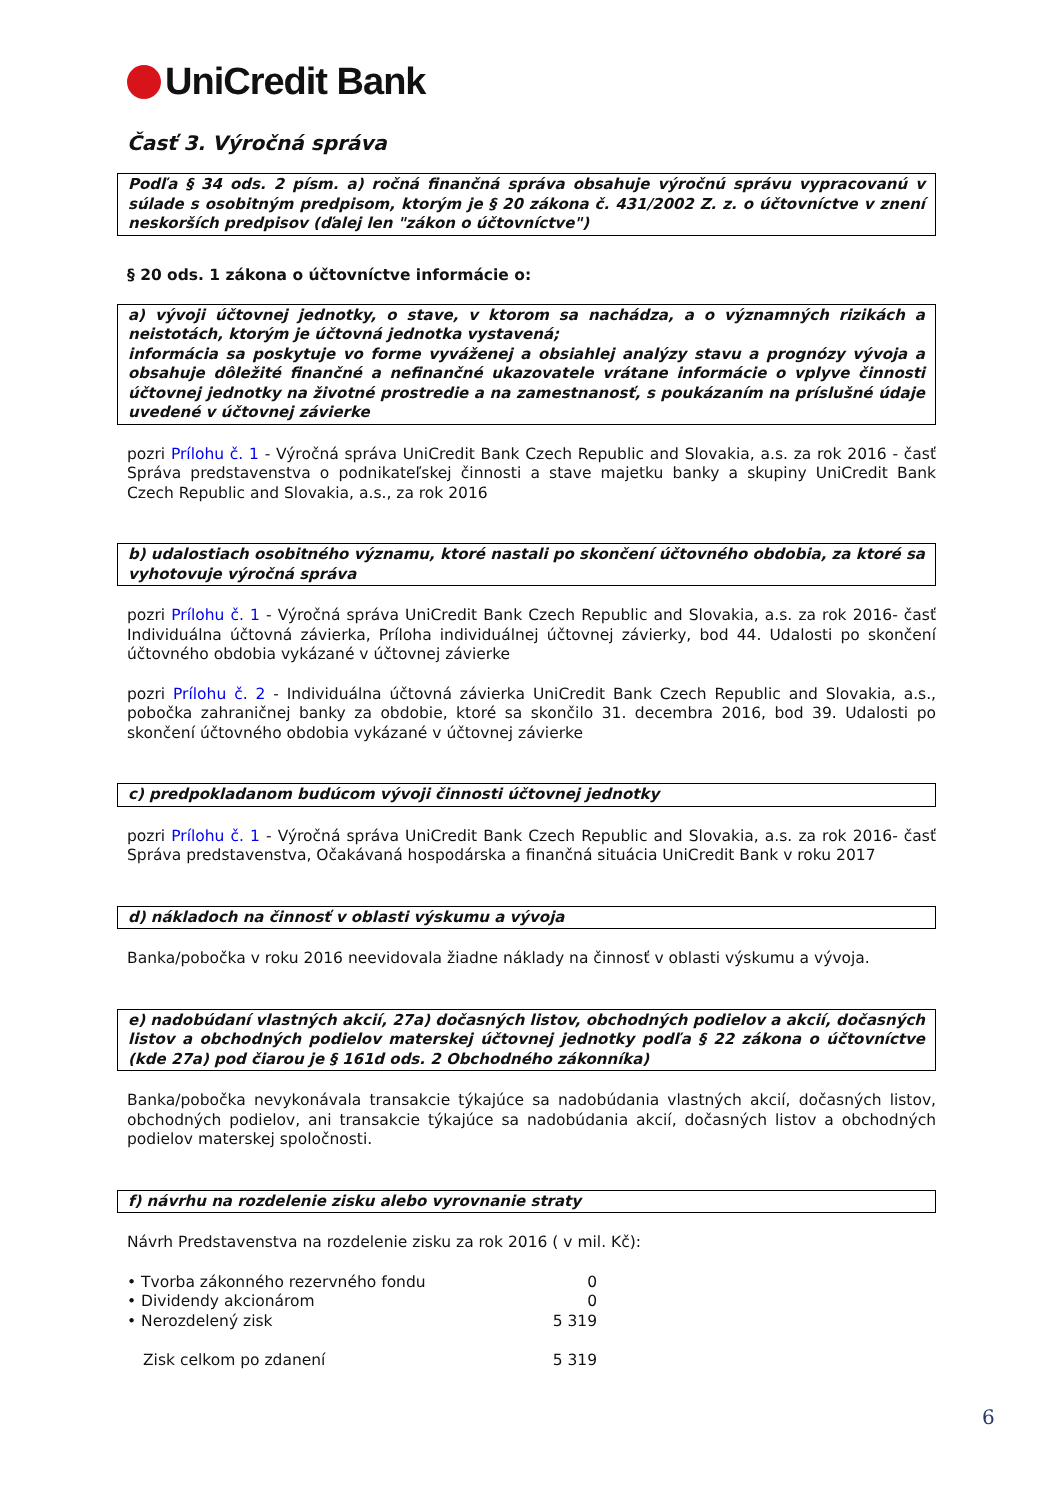UniCredit Bank
Časť 3. Výročná správa
Podľa § 34 ods. 2 písm. a) ročná finančná správa obsahuje výročnú správu vypracovanú v súlade s osobitným predpisom, ktorým je § 20 zákona č. 431/2002 Z. z. o účtovníctve v znení neskorších predpisov (ďalej len "zákon o účtovníctve")
§ 20 ods. 1 zákona o účtovníctve informácie o:
a) vývoji účtovnej jednotky, o stave, v ktorom sa nachádza, a o významných rizikách a neistotách, ktorým je účtovná jednotka vystavená;
informácia sa poskytuje vo forme vyváženej a obsiahlej analýzy stavu a prognózy vývoja a obsahuje dôležité finančné a nefinančné ukazovatele vrátane informácie o vplyve činnosti účtovnej jednotky na životné prostredie a na zamestnanosť, s poukázaním na príslušné údaje uvedené v účtovnej závierke
pozri Prílohu č. 1 - Výročná správa UniCredit Bank Czech Republic and Slovakia, a.s. za rok 2016 - časť Správa predstavenstva o podnikateľskej činnosti a stave majetku banky a skupiny UniCredit Bank Czech Republic and Slovakia, a.s., za rok 2016
b) udalostiach osobitného významu, ktoré nastali po skončení účtovného obdobia, za ktoré sa vyhotovuje výročná správa
pozri Prílohu č. 1 - Výročná správa UniCredit Bank Czech Republic and Slovakia, a.s. za rok 2016- časť Individuálna účtovná závierka, Príloha individuálnej účtovnej závierky, bod 44. Udalosti po skončení účtovného obdobia vykázané v účtovnej závierke
pozri Prílohu č. 2 - Individuálna účtovná závierka UniCredit Bank Czech Republic and Slovakia, a.s., pobočka zahraničnej banky za obdobie, ktoré sa skončilo 31. decembra 2016, bod 39. Udalosti po skončení účtovného obdobia vykázané v účtovnej závierke
c) predpokladanom budúcom vývoji činnosti účtovnej jednotky
pozri Prílohu č. 1 - Výročná správa UniCredit Bank Czech Republic and Slovakia, a.s. za rok 2016- časť Správa predstavenstva, Očakávaná hospodárska a finančná situácia UniCredit Bank v roku 2017
d) nákladoch na činnosť v oblasti výskumu a vývoja
Banka/pobočka v roku 2016 neevidovala žiadne náklady na činnosť v oblasti výskumu a vývoja.
e) nadobúdaní vlastných akcií, 27a) dočasných listov, obchodných podielov a akcií, dočasných listov a obchodných podielov materskej účtovnej jednotky podľa § 22 zákona o účtovníctve (kde 27a) pod čiarou je § 161d ods. 2 Obchodného zákonníka)
Banka/pobočka nevykonávala transakcie týkajúce sa nadobúdania vlastných akcií, dočasných listov, obchodných podielov, ani transakcie týkajúce sa nadobúdania akcií, dočasných listov a obchodných podielov materskej spoločnosti.
f) návrhu na rozdelenie zisku alebo vyrovnanie straty
Návrh Predstavenstva na rozdelenie zisku za rok 2016 ( v mil. Kč):
| • Tvorba zákonného rezervného fondu | 0 |
| • Dividendy akcionárom | 0 |
| • Nerozdelený zisk | 5 319 |
| Zisk celkom po zdanení | 5 319 |
6